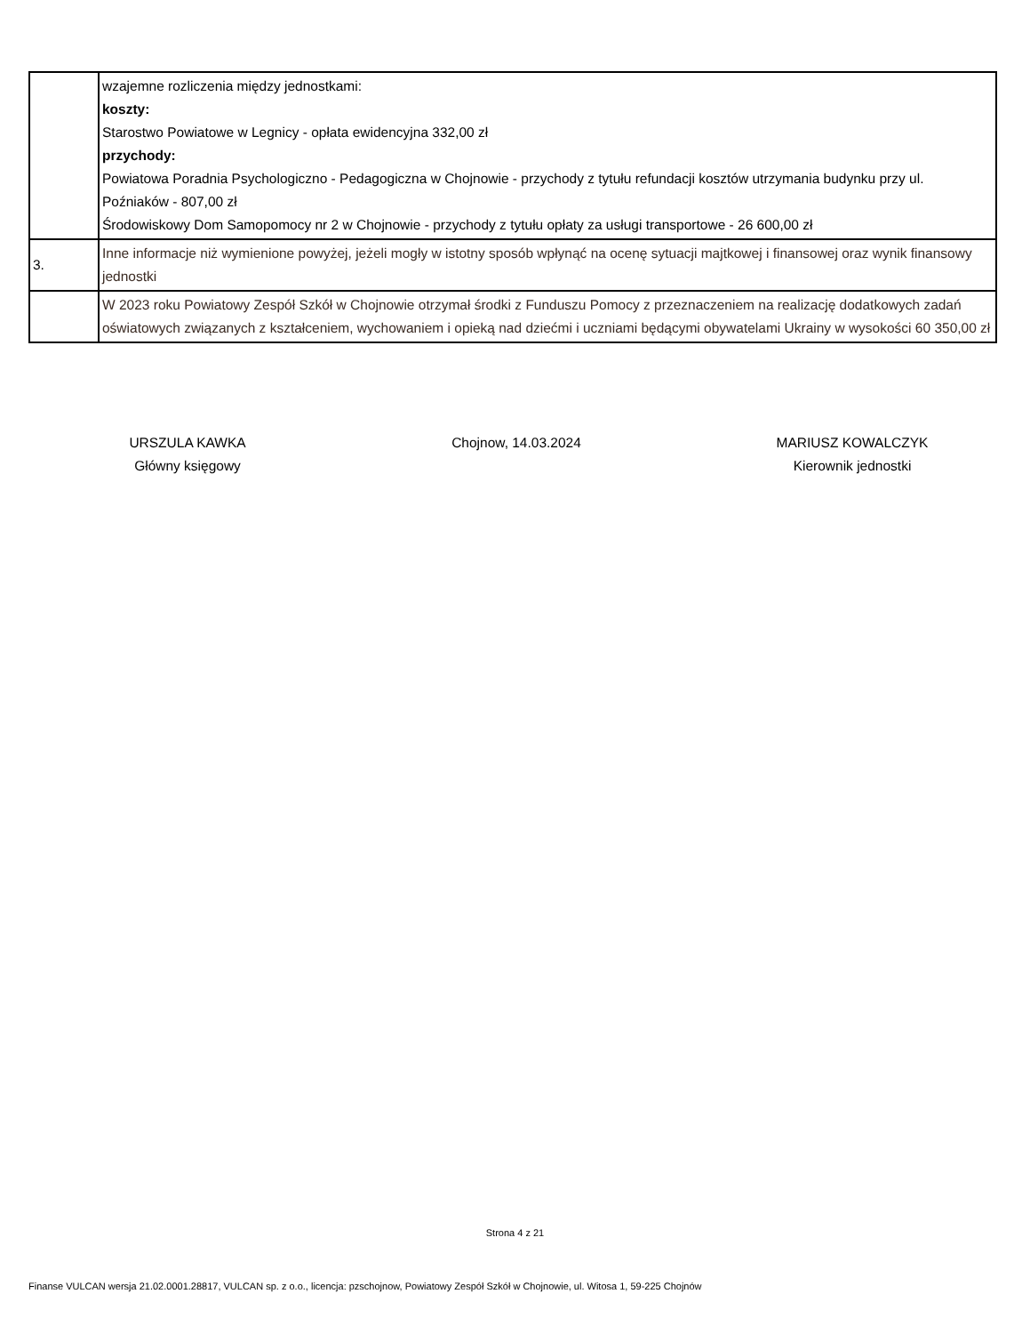| | wzajemne rozliczenia między jednostkami: koszty: Starostwo Powiatowe w Legnicy - opłata ewidencyjna 332,00 zł przychody: Powiatowa Poradnia Psychologiczno - Pedagogiczna w Chojnowie - przychody z tytułu refundacji kosztów utrzymania budynku przy ul. Poźniaków - 807,00 zł Środowiskowy Dom Samopomocy nr 2 w Chojnowie - przychody z tytułu opłaty za usługi transportowe - 26 600,00 zł |
| 3. | Inne informacje niż wymienione powyżej, jeżeli mogły w istotny sposób wpłynąć na ocenę sytuacji majtkowej i finansowej oraz wynik finansowy jednostki |
| | W 2023 roku Powiatowy Zespół Szkół w Chojnowie otrzymał środki z Funduszu Pomocy z przeznaczeniem na realizację dodatkowych zadań oświatowych związanych z kształceniem, wychowaniem i opieką nad dziećmi i uczniami będącymi obywatelami Ukrainy w wysokości 60 350,00 zł |
URSZULA KAWKA
Główny księgowy
Chojnow, 14.03.2024 MARIUSZ KOWALCZYK
Kierownik jednostki
Strona 4 z 21
Finanse VULCAN wersja 21.02.0001.28817, VULCAN sp. z o.o., licencja: pzschojnow, Powiatowy Zespół Szkół w Chojnowie, ul. Witosa 1, 59-225 Chojnów